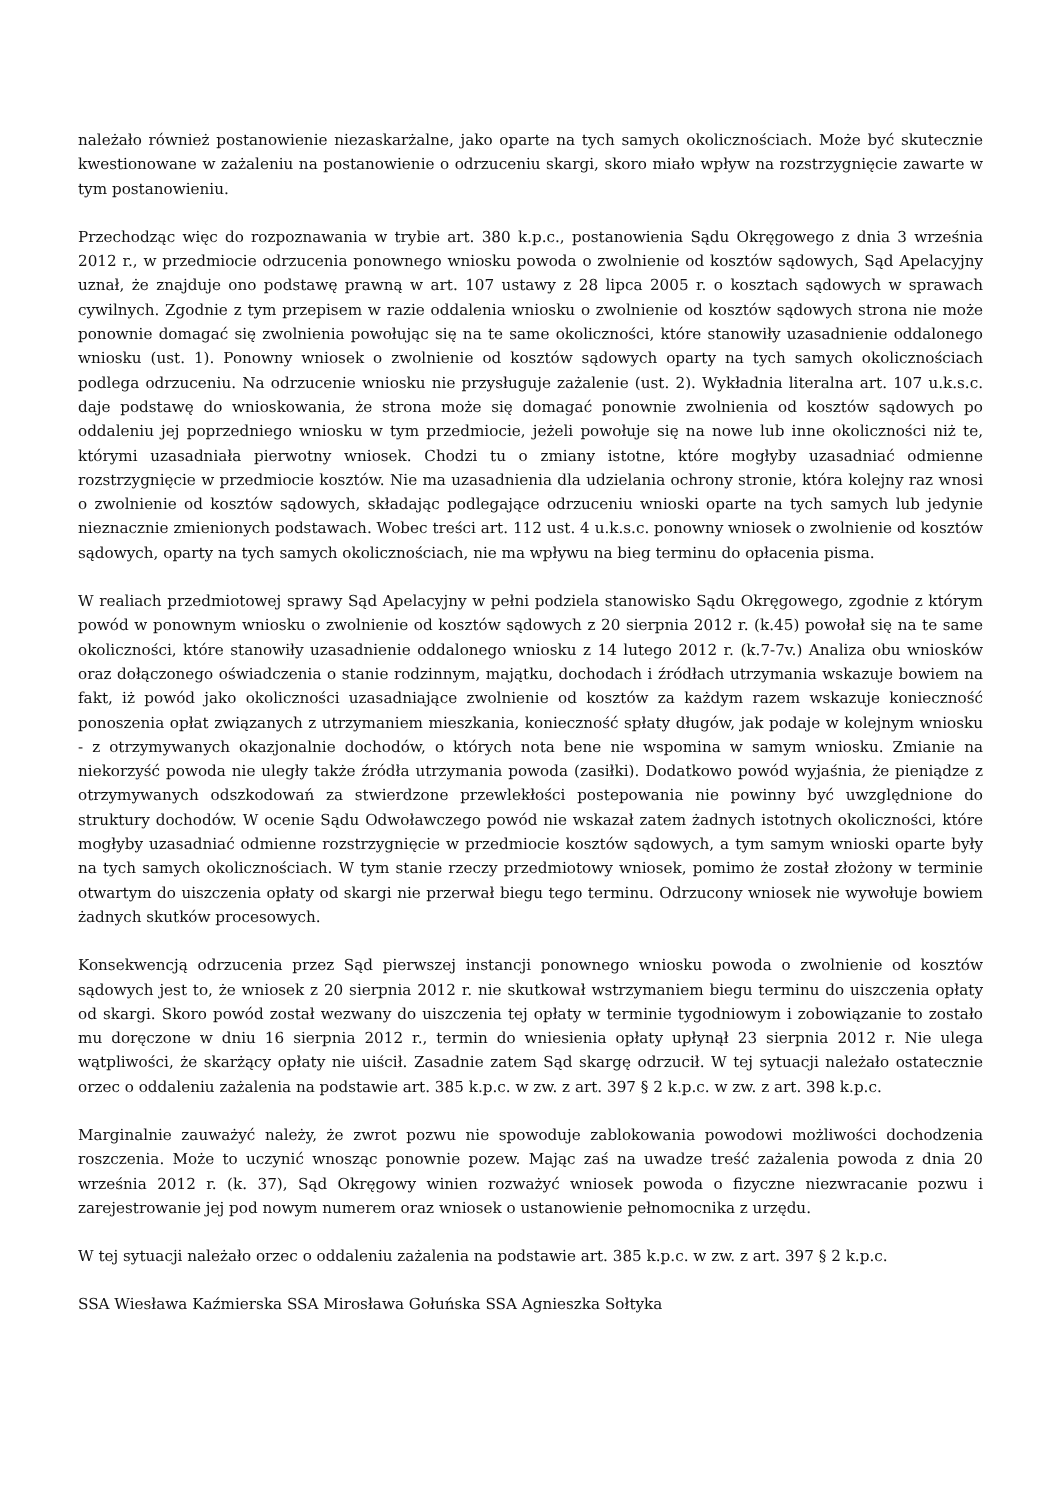należało również postanowienie niezaskarżalne, jako oparte na tych samych okolicznościach. Może być skutecznie kwestionowane w zażaleniu na postanowienie o odrzuceniu skargi, skoro miało wpływ na rozstrzygnięcie zawarte w tym postanowieniu.
Przechodząc więc do rozpoznawania w trybie art. 380 k.p.c., postanowienia Sądu Okręgowego z dnia 3 września 2012 r., w przedmiocie odrzucenia ponownego wniosku powoda o zwolnienie od kosztów sądowych, Sąd Apelacyjny uznał, że znajduje ono podstawę prawną w art. 107 ustawy z 28 lipca 2005 r. o kosztach sądowych w sprawach cywilnych. Zgodnie z tym przepisem w razie oddalenia wniosku o zwolnienie od kosztów sądowych strona nie może ponownie domagać się zwolnienia powołując się na te same okoliczności, które stanowiły uzasadnienie oddalonego wniosku (ust. 1). Ponowny wniosek o zwolnienie od kosztów sądowych oparty na tych samych okolicznościach podlega odrzuceniu. Na odrzucenie wniosku nie przysługuje zażalenie (ust. 2). Wykładnia literalna art. 107 u.k.s.c. daje podstawę do wnioskowania, że strona może się domagać ponownie zwolnienia od kosztów sądowych po oddaleniu jej poprzedniego wniosku w tym przedmiocie, jeżeli powołuje się na nowe lub inne okoliczności niż te, którymi uzasadniała pierwotny wniosek. Chodzi tu o zmiany istotne, które mogłyby uzasadniać odmienne rozstrzygnięcie w przedmiocie kosztów. Nie ma uzasadnienia dla udzielania ochrony stronie, która kolejny raz wnosi o zwolnienie od kosztów sądowych, składając podlegające odrzuceniu wnioski oparte na tych samych lub jedynie nieznacznie zmienionych podstawach. Wobec treści art. 112 ust. 4 u.k.s.c. ponowny wniosek o zwolnienie od kosztów sądowych, oparty na tych samych okolicznościach, nie ma wpływu na bieg terminu do opłacenia pisma.
W realiach przedmiotowej sprawy Sąd Apelacyjny w pełni podziela stanowisko Sądu Okręgowego, zgodnie z którym powód w ponownym wniosku o zwolnienie od kosztów sądowych z 20 sierpnia 2012 r. (k.45) powołał się na te same okoliczności, które stanowiły uzasadnienie oddalonego wniosku z 14 lutego 2012 r. (k.7-7v.) Analiza obu wniosków oraz dołączonego oświadczenia o stanie rodzinnym, majątku, dochodach i źródłach utrzymania wskazuje bowiem na fakt, iż powód jako okoliczności uzasadniające zwolnienie od kosztów za każdym razem wskazuje konieczność ponoszenia opłat związanych z utrzymaniem mieszkania, konieczność spłaty długów, jak podaje w kolejnym wniosku - z otrzymywanych okazjonalnie dochodów, o których nota bene nie wspomina w samym wniosku. Zmianie na niekorzyść powoda nie uległy także źródła utrzymania powoda (zasiłki). Dodatkowo powód wyjaśnia, że pieniądze z otrzymywanych odszkodowań za stwierdzone przewlekłości postepowania nie powinny być uwzględnione do struktury dochodów. W ocenie Sądu Odwoławczego powód nie wskazał zatem żadnych istotnych okoliczności, które mogłyby uzasadniać odmienne rozstrzygnięcie w przedmiocie kosztów sądowych, a tym samym wnioski oparte były na tych samych okolicznościach. W tym stanie rzeczy przedmiotowy wniosek, pomimo że został złożony w terminie otwartym do uiszczenia opłaty od skargi nie przerwał biegu tego terminu. Odrzucony wniosek nie wywołuje bowiem żadnych skutków procesowych.
Konsekwencją odrzucenia przez Sąd pierwszej instancji ponownego wniosku powoda o zwolnienie od kosztów sądowych jest to, że wniosek z 20 sierpnia 2012 r. nie skutkował wstrzymaniem biegu terminu do uiszczenia opłaty od skargi. Skoro powód został wezwany do uiszczenia tej opłaty w terminie tygodniowym i zobowiązanie to zostało mu doręczone w dniu 16 sierpnia 2012 r., termin do wniesienia opłaty upłynął 23 sierpnia 2012 r. Nie ulega wątpliwości, że skarżący opłaty nie uiścił. Zasadnie zatem Sąd skargę odrzucił. W tej sytuacji należało ostatecznie orzec o oddaleniu zażalenia na podstawie art. 385 k.p.c. w zw. z art. 397 § 2 k.p.c. w zw. z art. 398 k.p.c.
Marginalnie zauważyć należy, że zwrot pozwu nie spowoduje zablokowania powodowi możliwości dochodzenia roszczenia. Może to uczynić wnosząc ponownie pozew. Mając zaś na uwadze treść zażalenia powoda z dnia 20 września 2012 r. (k. 37), Sąd Okręgowy winien rozważyć wniosek powoda o fizyczne niezwracanie pozwu i zarejestrowanie jej pod nowym numerem oraz wniosek o ustanowienie pełnomocnika z urzędu.
W tej sytuacji należało orzec o oddaleniu zażalenia na podstawie art. 385 k.p.c. w zw. z art. 397 § 2 k.p.c.
SSA Wiesława Kaźmierska SSA Mirosława Gołuńska SSA Agnieszka Sołtyka